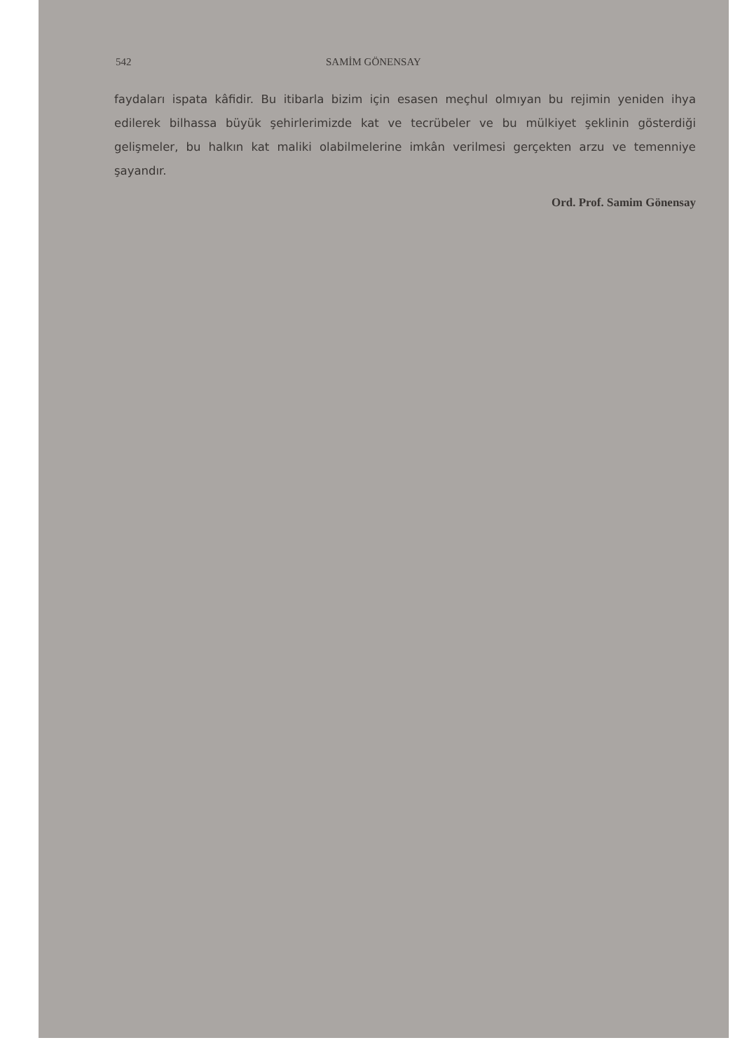542 SAMİM GÖNENSAY
faydaları ispata kâfidir. Bu itibarla bizim için esasen meçhul olmıyan bu rejimin yeniden ihya edilerek bilhassa büyük şehirlerimizde kat ve tecrübeler ve bu mülkiyet şeklinin gösterdiği gelişmeler, bu halkın kat maliki olabilmelerine imkân verilmesi gerçekten arzu ve temenniye şayandır.
Ord. Prof. Samim Gönensay